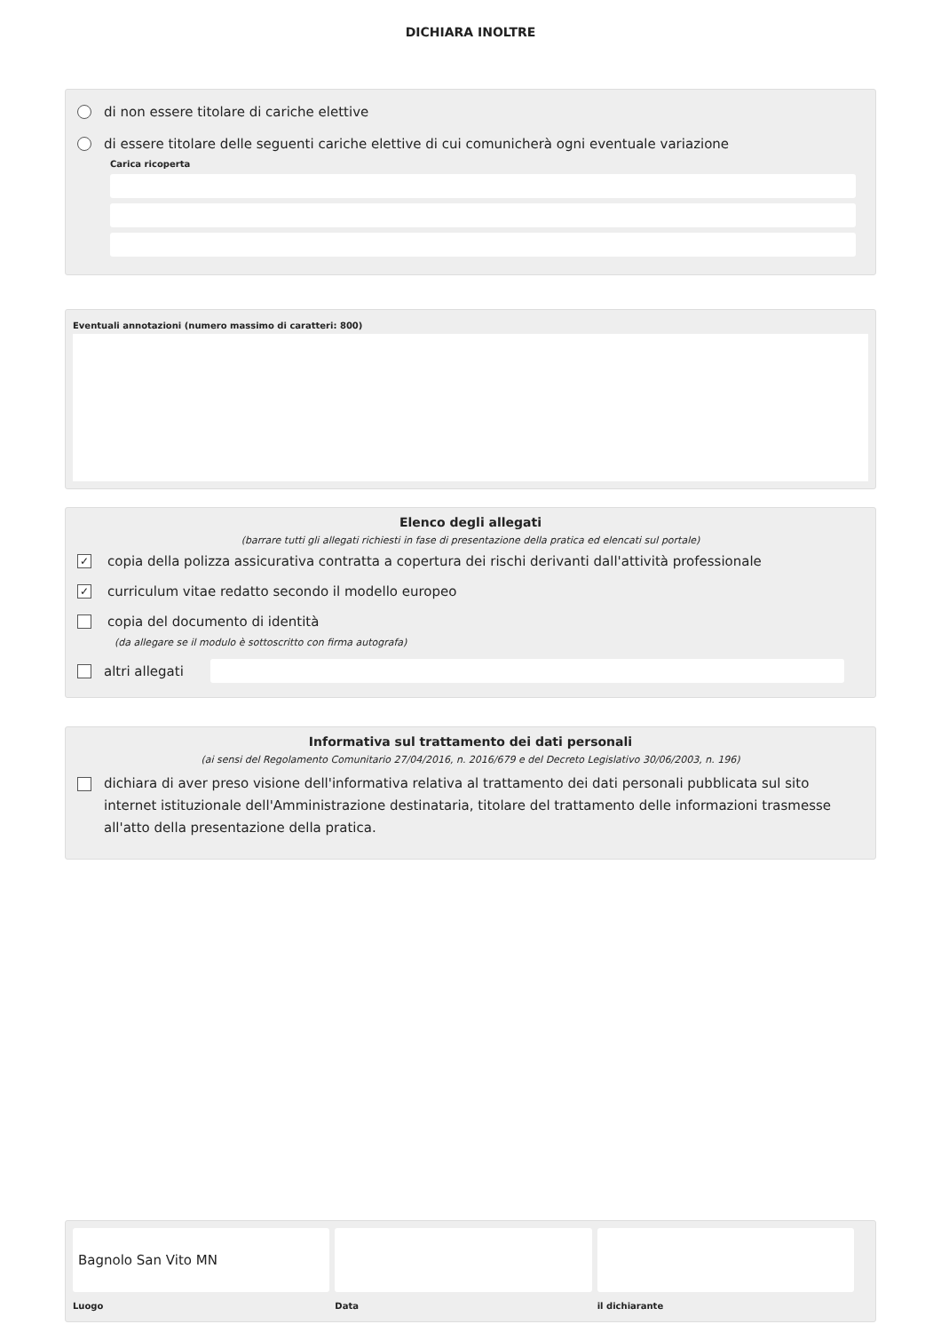DICHIARA INOLTRE
di non essere titolare di cariche elettive
di essere titolare delle seguenti cariche elettive di cui comunicherà ogni eventuale variazione
Carica ricoperta
Eventuali annotazioni (numero massimo di caratteri: 800)
Elenco degli allegati
(barrare tutti gli allegati richiesti in fase di presentazione della pratica ed elencati sul portale)
✓ copia della polizza assicurativa contratta a copertura dei rischi derivanti dall'attività professionale
✓ curriculum vitae redatto secondo il modello europeo
copia del documento di identità
(da allegare se il modulo è sottoscritto con firma autografa)
altri allegati
Informativa sul trattamento dei dati personali
(ai sensi del Regolamento Comunitario 27/04/2016, n. 2016/679 e del Decreto Legislativo 30/06/2003, n. 196)
dichiara di aver preso visione dell'informativa relativa al trattamento dei dati personali pubblicata sul sito internet istituzionale dell'Amministrazione destinataria, titolare del trattamento delle informazioni trasmesse all'atto della presentazione della pratica.
Bagnolo San Vito MN
Luogo
Data il dichiarante